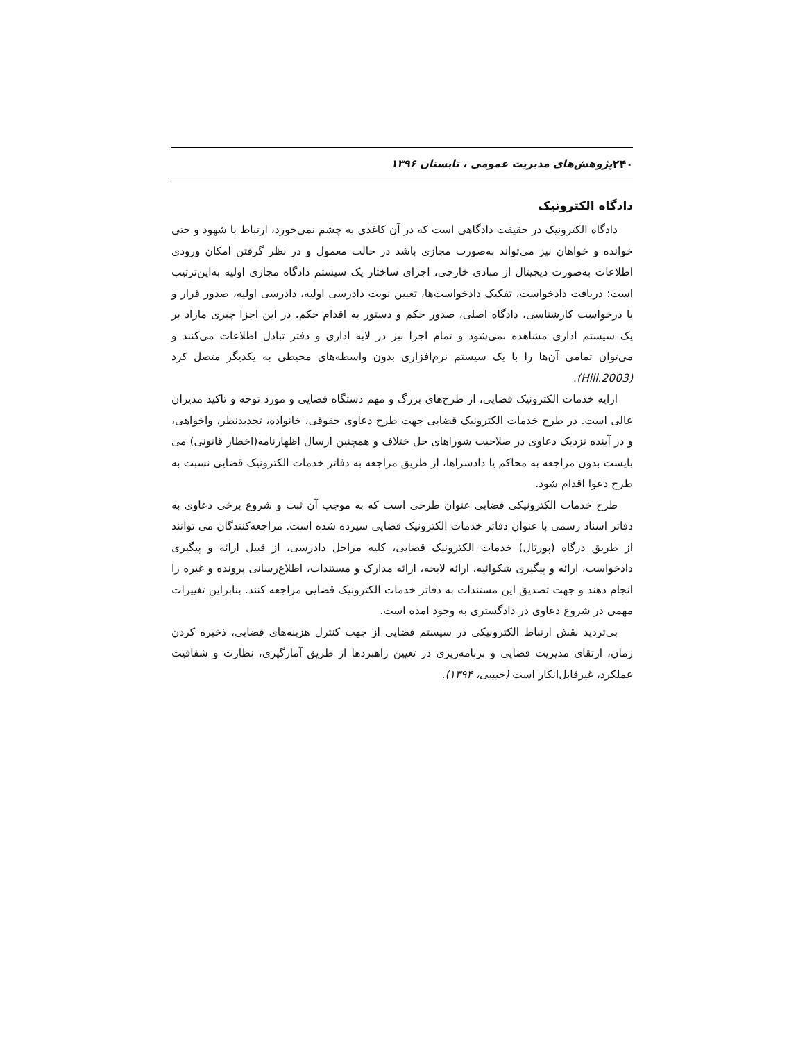۲۴۰ پژوهش‌های مدیریت عمومی ، تابستان ۱۳۹۶
دادگاه الکترونیک
دادگاه الکترونیک در حقیقت دادگاهی است که در آن کاغذی به چشم نمی‌خورد، ارتباط با شهود و حتی خوانده و خواهان نیز می‌تواند به‌صورت مجازی باشد در حالت معمول و در نظر گرفتن امکان ورودی اطلاعات به‌صورت دیجیتال از مبادی خارجی، اجزای ساختار یک سیستم دادگاه مجازی اولیه به‌این‌ترتیب است: دریافت دادخواست، تفکیک دادخواست‌ها، تعیین نوبت دادرسی اولیه، دادرسی اولیه، صدور قرار و یا درخواست کارشناسی، دادگاه اصلی، صدور حکم و دستور به اقدام حکم. در این اجزا چیزی مازاد بر یک سیستم اداری مشاهده نمی‌شود و تمام اجزا نیز در لایه اداری و دفتر تبادل اطلاعات می‌کنند و می‌توان تمامی آن‌ها را با یک سیستم نرم‌افزاری بدون واسطه‌های محیطی به یکدیگر متصل کرد (Hill.2003).
ارایه خدمات الکترونیک قضایی، از طرح‌های بزرگ و مهم دستگاه قضایی و مورد توجه و تاکید مدیران عالی است. در طرح خدمات الکترونیک قضایی جهت طرح دعاوی حقوقی، خانواده، تجدیدنظر، واخواهی، و در آینده نزدیک دعاوی در صلاحیت شوراهای حل ختلاف و همچنین ارسال اظهارنامه(اخطار قانونی) می بایست بدون مراجعه به محاکم یا دادسراها، از طریق مراجعه به دفاتر خدمات الکترونیک قضایی نسبت به طرح دعوا اقدام شود.
طرح خدمات الکترونیکی قضایی عنوان طرحی است که به موجب آن ثبت و شروع برخی دعاوی به دفاتر اسناد رسمی با عنوان دفاتر خدمات الکترونیک قضایی سپرده شده است. مراجعه‌کنندگان می توانند از طریق درگاه (پورتال) خدمات الکترونیک قضایی، کلیه مراحل دادرسی، از قبیل ارائه و پیگیری دادخواست، ارائه و پیگیری شکوائیه، ارائه لایحه، ارائه مدارک و مستندات، اطلاع‌رسانی پرونده و غیره را انجام دهند و جهت تصدیق این مستندات به دفاتر خدمات الکترونیک قضایی مراجعه کنند. بنابراین تغییرات مهمی در شروع دعاوی در دادگستری به وجود امده است.
بی‌تردید نقش ارتباط الکترونیکی در سیستم قضایی از جهت کنترل هزینه‌های قضایی، ذخیره کردن زمان، ارتقای مدیریت قضایی و برنامه‌ریزی در تعیین راهبردها از طریق آمارگیری، نظارت و شفافیت عملکرد، غیرقابل‌انکار است (حبیبی، ۱۳۹۴).